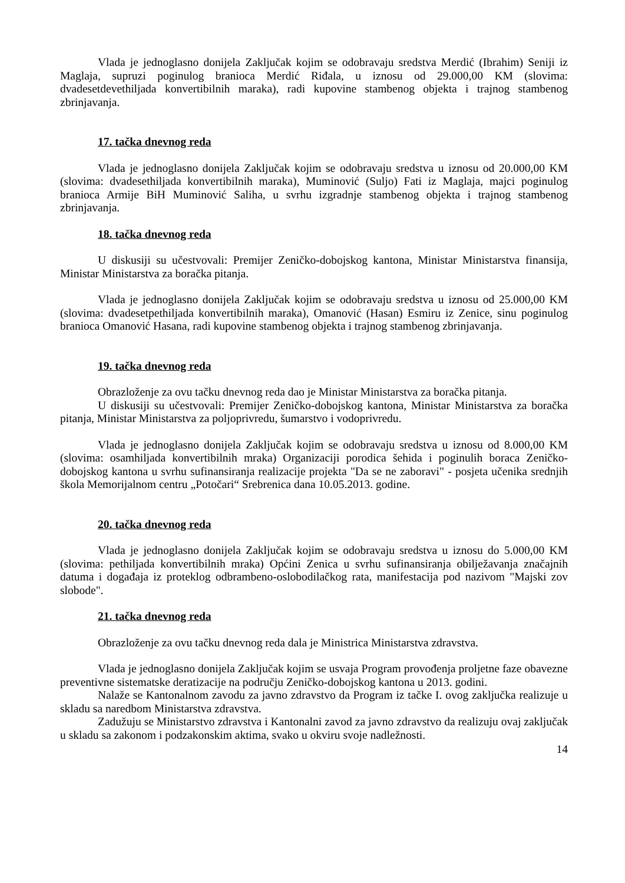Vlada je jednoglasno donijela Zaključak kojim se odobravaju sredstva Merdić (Ibrahim) Seniji iz Maglaja, supruzi poginulog branioca Merdić Riđala, u iznosu od 29.000,00 KM (slovima: dvadesetdevethiljada konvertibilnih maraka), radi kupovine stambenog objekta i trajnog stambenog zbrinjavanja.
17. tačka dnevnog reda
Vlada je jednoglasno donijela Zaključak kojim se odobravaju sredstva u iznosu od 20.000,00 KM (slovima: dvadesethiljada konvertibilnih maraka), Muminović (Suljo) Fati iz Maglaja, majci poginulog branioca Armije BiH Muminović Saliha, u svrhu izgradnje stambenog objekta i trajnog stambenog zbrinjavanja.
18. tačka dnevnog reda
U diskusiji su učestvovali: Premijer Zeničko-dobojskog kantona, Ministar Ministarstva finansija, Ministar Ministarstva za boračka pitanja.
Vlada je jednoglasno donijela Zaključak kojim se odobravaju sredstva u iznosu od 25.000,00 KM (slovima: dvadesetpethiljada konvertibilnih maraka), Omanović (Hasan) Esmiru iz Zenice, sinu poginulog branioca Omanović Hasana, radi kupovine stambenog objekta i trajnog stambenog zbrinjavanja.
19. tačka dnevnog reda
Obrazloženje za ovu tačku dnevnog reda dao je Ministar Ministarstva za boračka pitanja.
U diskusiji su učestvovali: Premijer Zeničko-dobojskog kantona, Ministar Ministarstva za boračka pitanja, Ministar Ministarstva za poljoprivredu, šumarstvo i vodoprivredu.
Vlada je jednoglasno donijela Zaključak kojim se odobravaju sredstva u iznosu od 8.000,00 KM (slovima: osamhiljada konvertibilnih mraka) Organizaciji porodica šehida i poginulih boraca Zeničko-dobojskog kantona u svrhu sufinansiranja realizacije projekta "Da se ne zaboravi" - posjeta učenika srednjih škola Memorijalnom centru „Potočari“ Srebrenica dana 10.05.2013. godine.
20. tačka dnevnog reda
Vlada je jednoglasno donijela Zaključak kojim se odobravaju sredstva u iznosu do 5.000,00 KM (slovima: pethiljada konvertibilnih mraka) Općini Zenica u svrhu sufinansiranja obilježavanja značajnih datuma i događaja iz proteklog odbrambeno-oslobodilačkog rata, manifestacija pod nazivom "Majski zov slobode".
21. tačka dnevnog reda
Obrazloženje za ovu tačku dnevnog reda dala je Ministrica Ministarstva zdravstva.
Vlada je jednoglasno donijela Zaključak kojim se usvaja Program provođenja proljetne faze obavezne preventivne sistematske deratizacije na području Zeničko-dobojskog kantona u 2013. godini.
Nalaže se Kantonalnom zavodu za javno zdravstvo da Program iz tačke I. ovog zaključka realizuje u skladu sa naredbom Ministarstva zdravstva.
Zadužuju se Ministarstvo zdravstva i Kantonalni zavod za javno zdravstvo da realizuju ovaj zaključak u skladu sa zakonom i podzakonskim aktima, svako u okviru svoje nadležnosti.
14